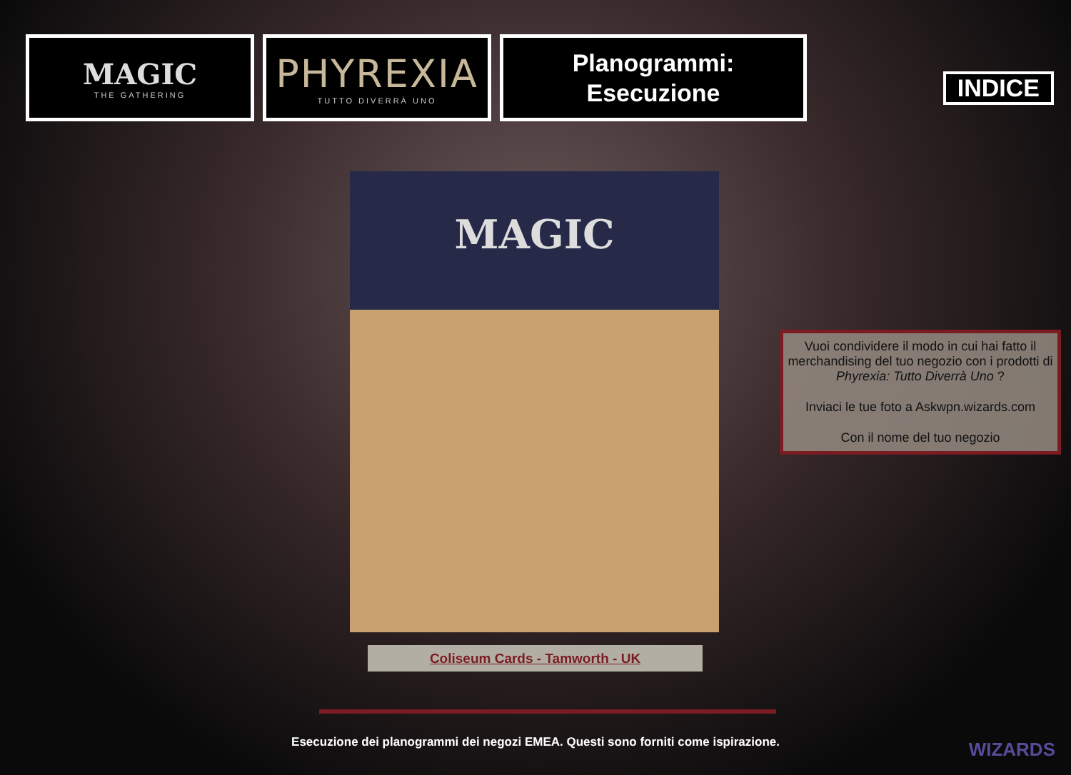MAGIC
THE GATHERING
PHYREXIA
TUTTO DIVERRÀ UNO
Planogrammi:
Esecuzione
INDICE
MAGIC
Coliseum Cards - Tamworth - UK
Vuoi condividere il modo in cui hai fatto il merchandising del tuo negozio con i prodotti di Phyrexia: Tutto Diverrà Uno ?
Inviaci le tue foto a Askwpn.wizards.com
Con il nome del tuo negozio
Esecuzione dei planogrammi dei negozi EMEA. Questi sono forniti come ispirazione. WIZARDS